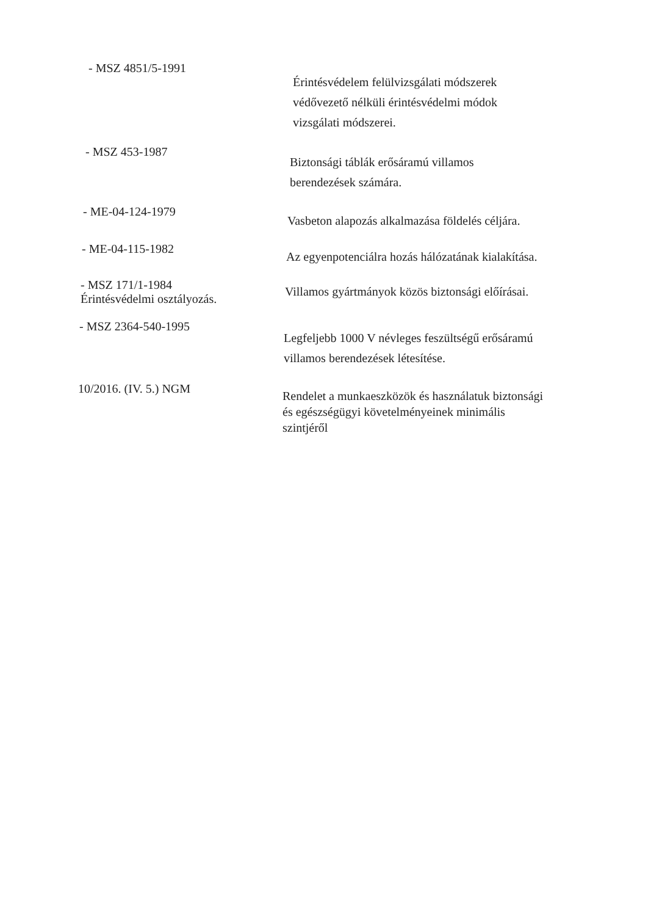- MSZ 4851/5-1991
Érintésvédelem felülvizsgálati módszerek
védővezető nélküli érintésvédelmi módok
vizsgálati módszerei.
- MSZ 453-1987
Biztonsági táblák erősáramú villamos
berendezések számára.
- ME-04-124-1979
Vasbeton alapozás alkalmazása földelés céljára.
- ME-04-115-1982
Az egyenpotenciálra hozás hálózatának kialakítása.
- MSZ 171/1-1984
Érintésvédelmi osztályozás.
Villamos gyártmányok közös biztonsági előírásai.
- MSZ 2364-540-1995
Legfeljebb 1000 V névleges feszültségű erősáramú
villamos berendezések létesítése.
10/2016. (IV. 5.) NGM
Rendelet a munkaeszközök és használatuk biztonsági
és egészségügyi követelményeinek minimális
szintjéről